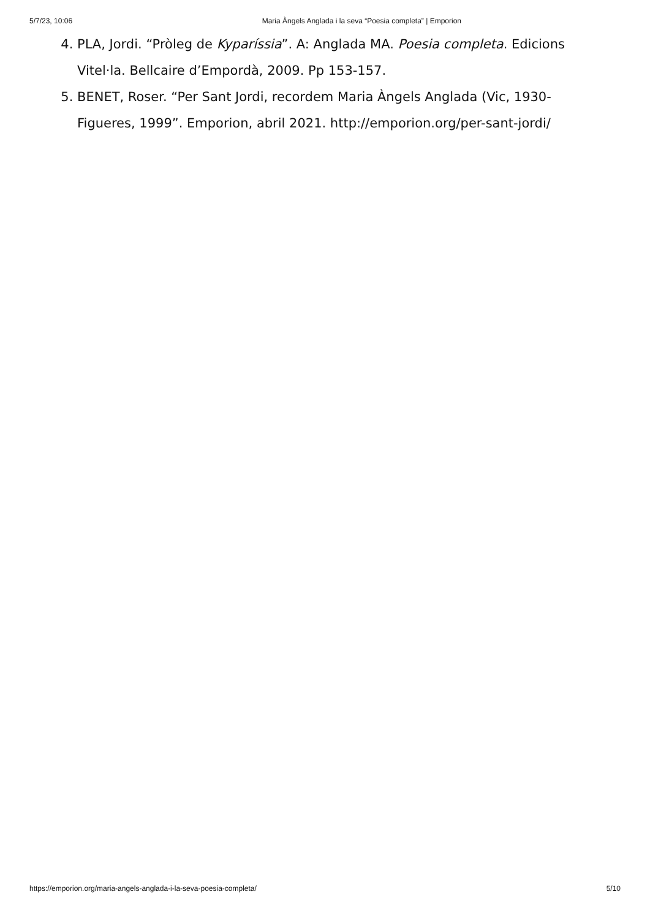5/7/23, 10:06 Maria Àngels Anglada i la seva “Poesia completa” | Emporion
4. PLA, Jordi. “Pròleg de Kyparíssia”. A: Anglada MA. Poesia completa. Edicions Vitel·la. Bellcaire d’Empordà, 2009. Pp 153-157.
5. BENET, Roser. “Per Sant Jordi, recordem Maria Àngels Anglada (Vic, 1930-Figueres, 1999”. Emporion, abril 2021. http://emporion.org/per-sant-jordi/
https://emporion.org/maria-angels-anglada-i-la-seva-poesia-completa/ 5/10